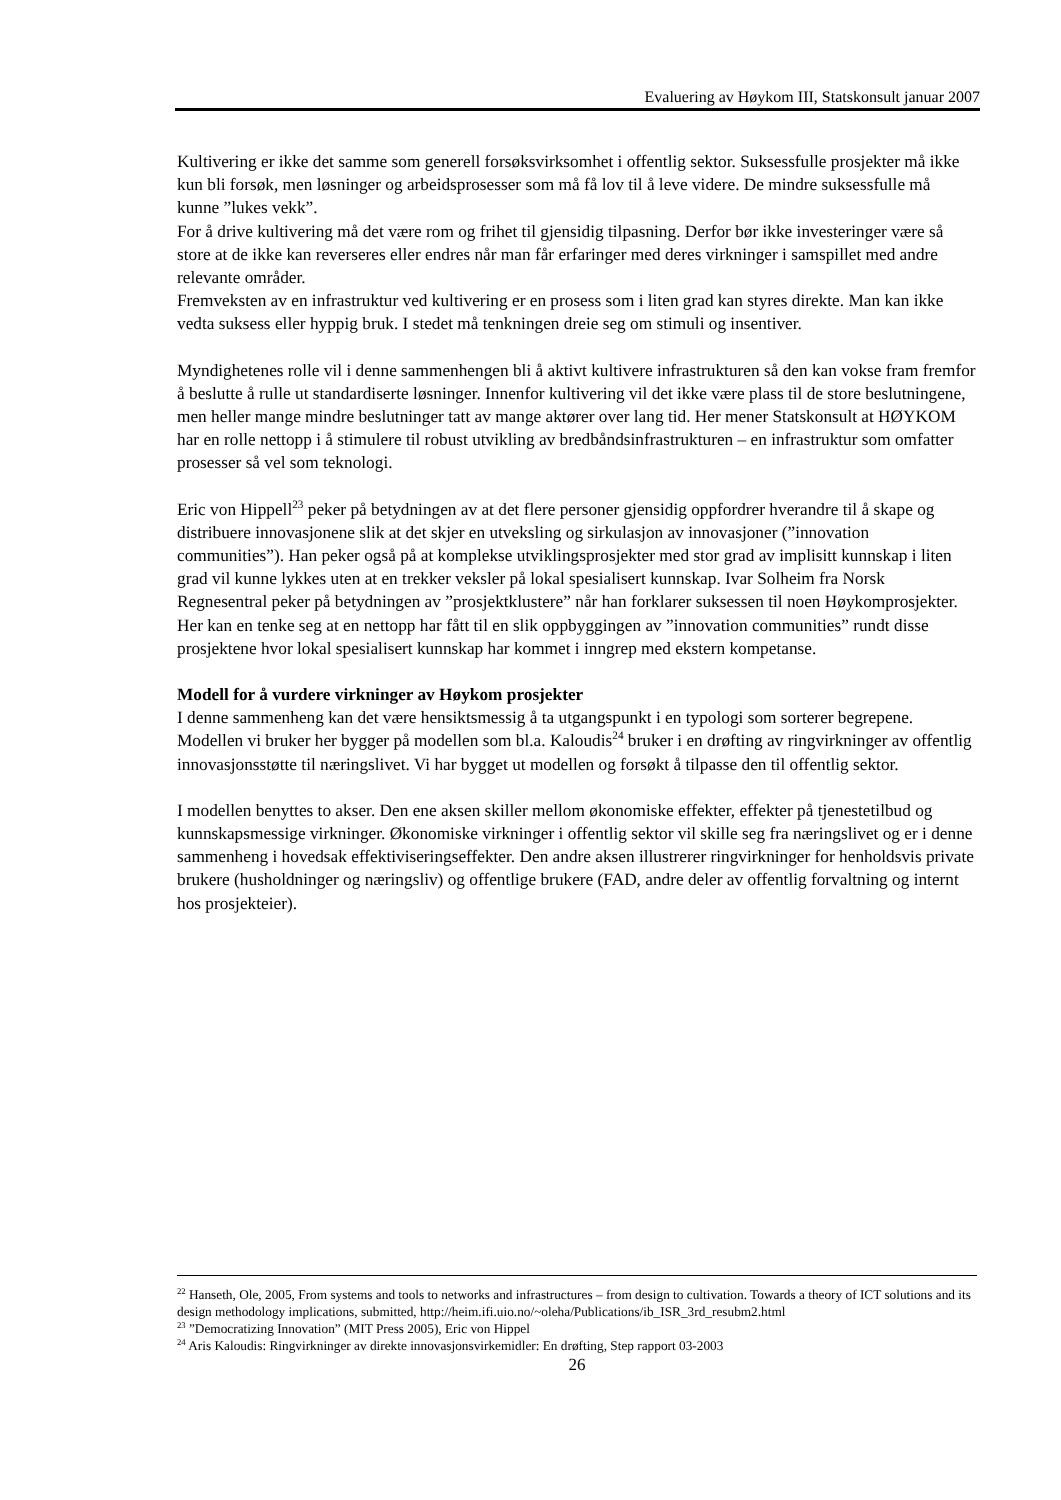Evaluering av Høykom III, Statskonsult januar 2007
Kultivering er ikke det samme som generell forsøksvirksomhet i offentlig sektor. Suksessfulle prosjekter må ikke kun bli forsøk, men løsninger og arbeidsprosesser som må få lov til å leve videre. De mindre suksessfulle må kunne ”lukes vekk”.
For å drive kultivering må det være rom og frihet til gjensidig tilpasning. Derfor bør ikke investeringer være så store at de ikke kan reverseres eller endres når man får erfaringer med deres virkninger i samspillet med andre relevante områder.
Fremveksten av en infrastruktur ved kultivering er en prosess som i liten grad kan styres direkte. Man kan ikke vedta suksess eller hyppig bruk. I stedet må tenkningen dreie seg om stimuli og insentiver.
Myndighetenes rolle vil i denne sammenhengen bli å aktivt kultivere infrastrukturen så den kan vokse fram fremfor å beslutte å rulle ut standardiserte løsninger. Innenfor kultivering vil det ikke være plass til de store beslutningene, men heller mange mindre beslutninger tatt av mange aktører over lang tid. Her mener Statskonsult at HØYKOM har en rolle nettopp i å stimulere til robust utvikling av bredbåndsinfrastrukturen – en infrastruktur som omfatter prosesser så vel som teknologi.
Eric von Hippell<sup>23</sup> peker på betydningen av at det flere personer gjensidig oppfordrer hverandre til å skape og distribuere innovasjonene slik at det skjer en utveksling og sirkulasjon av innovasjoner (”innovation communities”). Han peker også på at komplekse utviklingsprosjekter med stor grad av implisitt kunnskap i liten grad vil kunne lykkes uten at en trekker veksler på lokal spesialisert kunnskap. Ivar Solheim fra Norsk Regnesentral peker på betydningen av ”prosjektklustere” når han forklarer suksessen til noen Høykomprosjekter. Her kan en tenke seg at en nettopp har fått til en slik oppbyggingen av ”innovation communities” rundt disse prosjektene hvor lokal spesialisert kunnskap har kommet i inngrep med ekstern kompetanse.
Modell for å vurdere virkninger av Høykom prosjekter
I denne sammenheng kan det være hensiktsmessig å ta utgangspunkt i en typologi som sorterer begrepene. Modellen vi bruker her bygger på modellen som bl.a. Kaloudis<sup>24</sup> bruker i en drøfting av ringvirkninger av offentlig innovasjonsstøtte til næringslivet. Vi har bygget ut modellen og forsøkt å tilpasse den til offentlig sektor.
I modellen benyttes to akser. Den ene aksen skiller mellom økonomiske effekter, effekter på tjenestetilbud og kunnskapsmessige virkninger. Økonomiske virkninger i offentlig sektor vil skille seg fra næringslivet og er i denne sammenheng i hovedsak effektiviseringseffekter. Den andre aksen illustrerer ringvirkninger for henholdsvis private brukere (husholdninger og næringsliv) og offentlige brukere (FAD, andre deler av offentlig forvaltning og internt hos prosjekteier).
<sup>22</sup> Hanseth, Ole, 2005, From systems and tools to networks and infrastructures – from design to cultivation. Towards a theory of ICT solutions and its design methodology implications, submitted, http://heim.ifi.uio.no/~oleha/Publications/ib_ISR_3rd_resubm2.html
<sup>23</sup> ”Democratizing Innovation” (MIT Press 2005), Eric von Hippel
<sup>24</sup> Aris Kaloudis: Ringvirkninger av direkte innovasjonsvirkemidler: En drøfting, Step rapport 03-2003
26